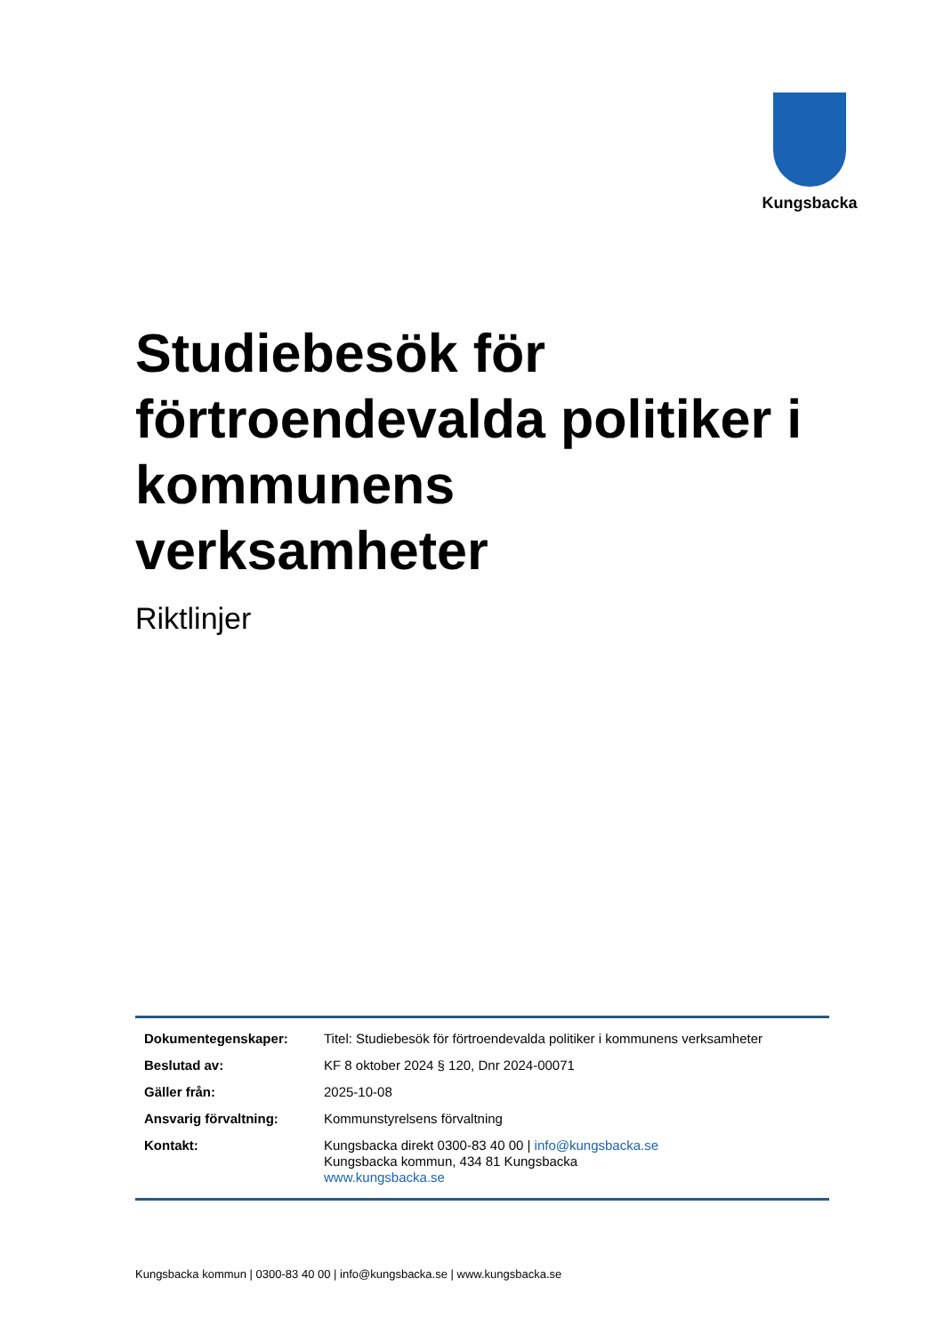Kungsbacka
Studiebesök för förtroendevalda politiker i kommunens verksamheter
Riktlinjer
| Dokumentegenskaper: | Titel: Studiebesök för förtroendevalda politiker i kommunens verksamheter |
| Beslutad av: | KF 8 oktober 2024 § 120, Dnr 2024-00071 |
| Gäller från: | 2025-10-08 |
| Ansvarig förvaltning: | Kommunstyrelsens förvaltning |
| Kontakt: | Kungsbacka direkt 0300-83 40 00 / info@kungsbacka.se Kungsbacka kommun, 434 81 Kungsbacka www.kungsbacka.se |
Kungsbacka kommun | 0300-83 40 00 | info@kungsbacka.se | www.kungsbacka.se